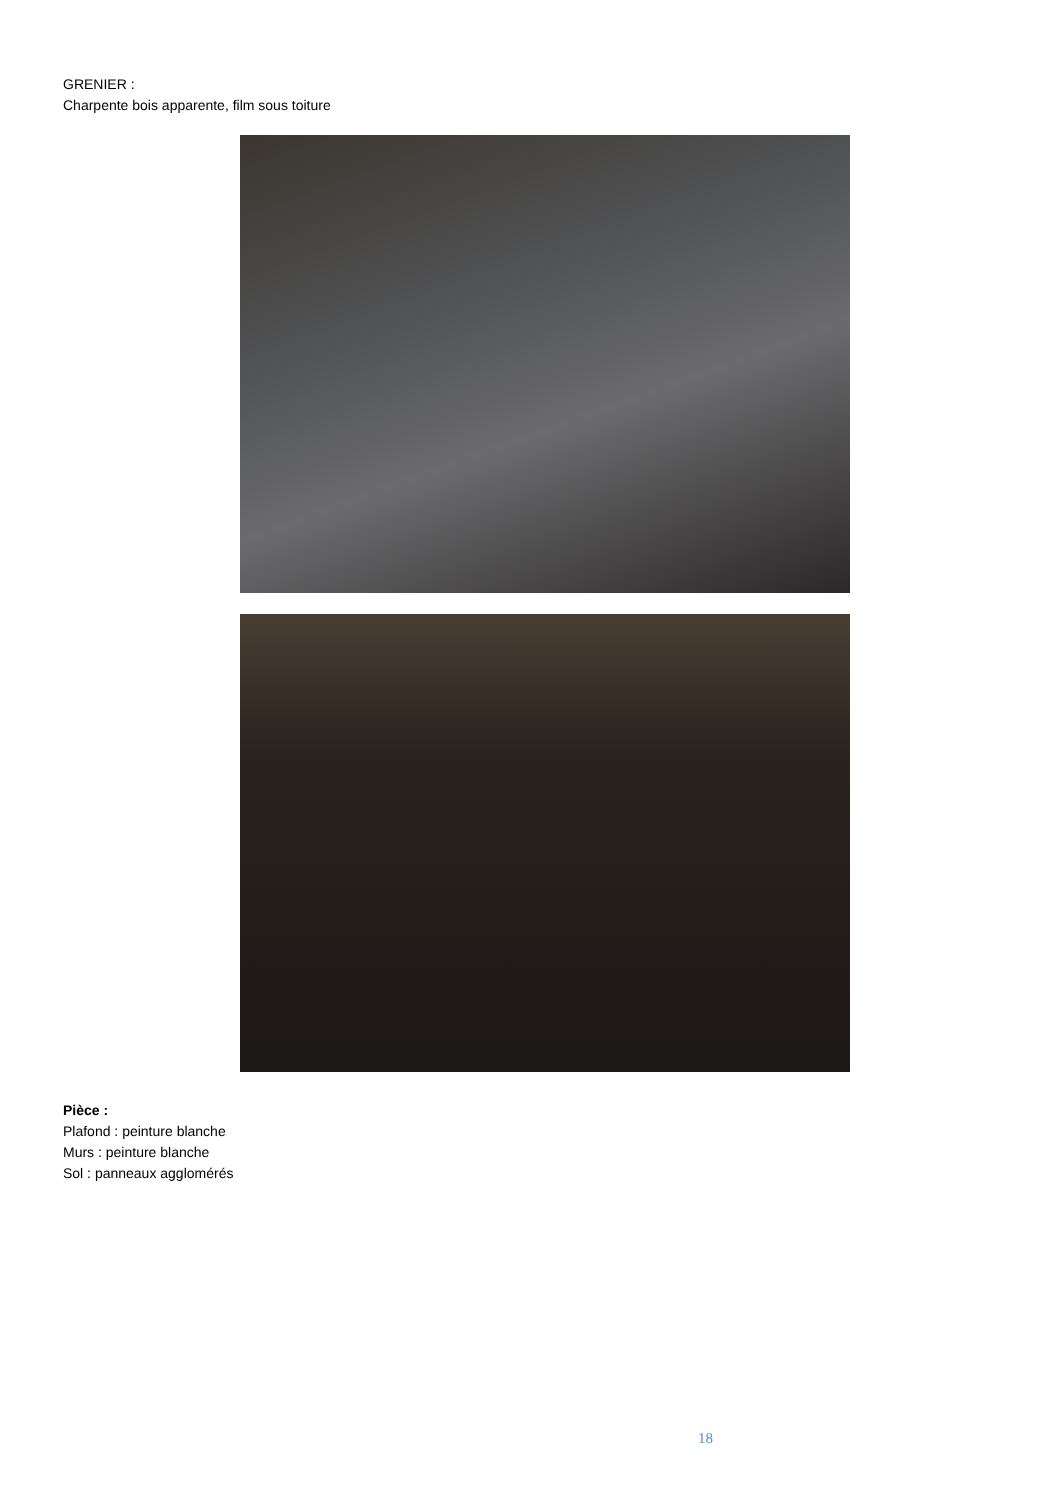GRENIER :
Charpente bois apparente, film sous toiture
Pièce :
Plafond : peinture blanche
Murs : peinture blanche
Sol : panneaux agglomérés
18